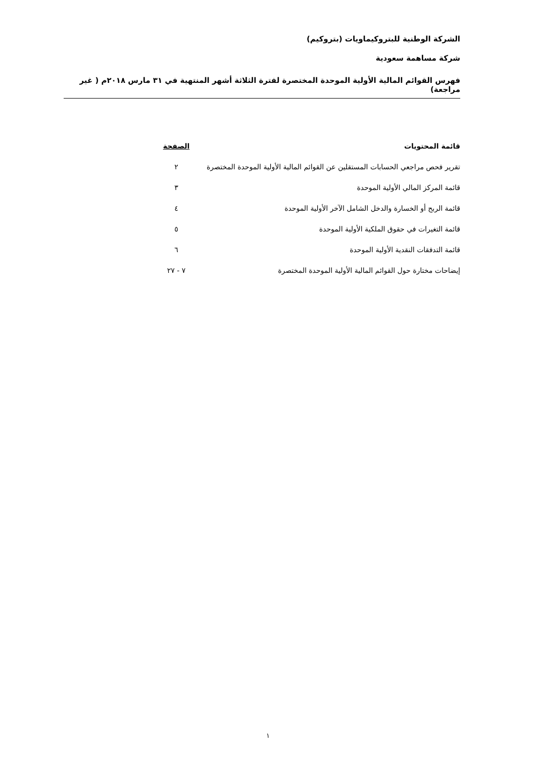الشركة الوطنية للبتروكيماويات (بتروكيم)
شركة مساهمة سعودية
فهرس القوائم المالية الأولية الموحدة المختصرة لفترة الثلاثة أشهر المنتهية في ٣١ مارس ٢٠١٨م ( غير مراجعة)
| قائمة المحتويات | الصفحة |
| --- | --- |
| تقرير فحص مراجعي الحسابات المستقلين عن القوائم المالية الأولية الموحدة المختصرة | ٢ |
| قائمة المركز المالي الأولية الموحدة | ٣ |
| قائمة الربح أو الخسارة والدخل الشامل الآخر الأولية الموحدة | ٤ |
| قائمة التغيرات في حقوق الملكية الأولية الموحدة | ٥ |
| قائمة التدفقات النقدية الأولية الموحدة | ٦ |
| إيضاحات مختارة حول القوائم المالية الأولية الموحدة المختصرة | ٧ - ٢٧ |
١